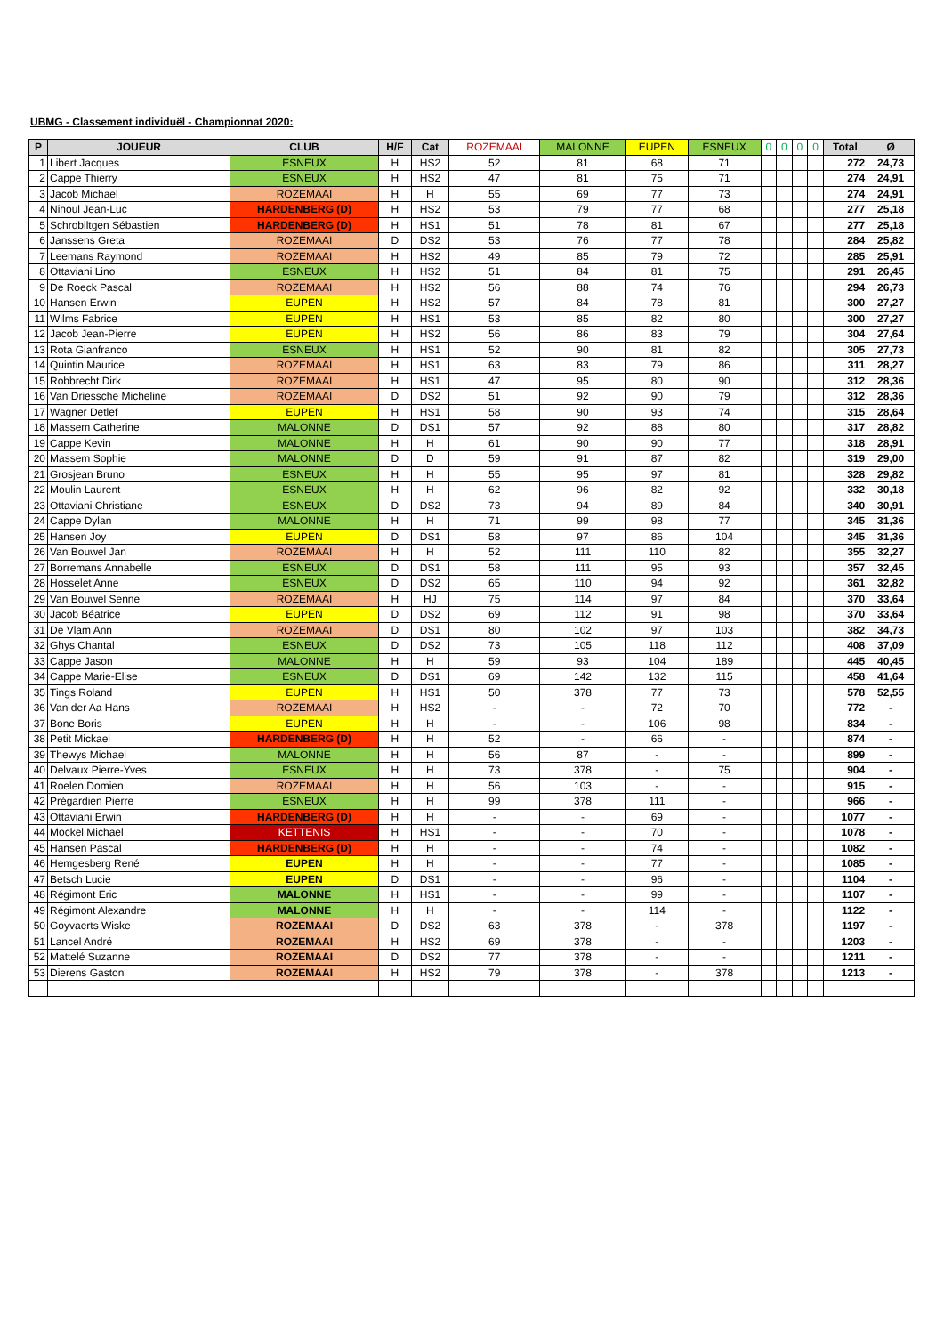UBMG - Classement individuël - Championnat 2020:
| P | JOUEUR | CLUB | H/F | Cat | ROZEMAAI | MALONNE | EUPEN | ESNEUX | 0 | 0 | 0 | 0 | Total | Ø |
| --- | --- | --- | --- | --- | --- | --- | --- | --- | --- | --- | --- | --- | --- | --- |
| 1 | Libert Jacques | ESNEUX | H | HS2 | 52 | 81 | 68 | 71 | | | | | 272 | 24,73 |
| 2 | Cappe Thierry | ESNEUX | H | HS2 | 47 | 81 | 75 | 71 | | | | | 274 | 24,91 |
| 3 | Jacob Michael | ROZEMAAI | H | H | 55 | 69 | 77 | 73 | | | | | 274 | 24,91 |
| 4 | Nihoul Jean-Luc | HARDENBERG (D) | H | HS2 | 53 | 79 | 77 | 68 | | | | | 277 | 25,18 |
| 5 | Schrobiltgen Sébastien | HARDENBERG (D) | H | HS1 | 51 | 78 | 81 | 67 | | | | | 277 | 25,18 |
| 6 | Janssens Greta | ROZEMAAI | D | DS2 | 53 | 76 | 77 | 78 | | | | | 284 | 25,82 |
| 7 | Leemans Raymond | ROZEMAAI | H | HS2 | 49 | 85 | 79 | 72 | | | | | 285 | 25,91 |
| 8 | Ottaviani Lino | ESNEUX | H | HS2 | 51 | 84 | 81 | 75 | | | | | 291 | 26,45 |
| 9 | De Roeck Pascal | ROZEMAAI | H | HS2 | 56 | 88 | 74 | 76 | | | | | 294 | 26,73 |
| 10 | Hansen Erwin | EUPEN | H | HS2 | 57 | 84 | 78 | 81 | | | | | 300 | 27,27 |
| 11 | Wilms Fabrice | EUPEN | H | HS1 | 53 | 85 | 82 | 80 | | | | | 300 | 27,27 |
| 12 | Jacob Jean-Pierre | EUPEN | H | HS2 | 56 | 86 | 83 | 79 | | | | | 304 | 27,64 |
| 13 | Rota Gianfranco | ESNEUX | H | HS1 | 52 | 90 | 81 | 82 | | | | | 305 | 27,73 |
| 14 | Quintin Maurice | ROZEMAAI | H | HS1 | 63 | 83 | 79 | 86 | | | | | 311 | 28,27 |
| 15 | Robbrecht Dirk | ROZEMAAI | H | HS1 | 47 | 95 | 80 | 90 | | | | | 312 | 28,36 |
| 16 | Van Driessche Micheline | ROZEMAAI | D | DS2 | 51 | 92 | 90 | 79 | | | | | 312 | 28,36 |
| 17 | Wagner Detlef | EUPEN | H | HS1 | 58 | 90 | 93 | 74 | | | | | 315 | 28,64 |
| 18 | Massem Catherine | MALONNE | D | DS1 | 57 | 92 | 88 | 80 | | | | | 317 | 28,82 |
| 19 | Cappe Kevin | MALONNE | H | H | 61 | 90 | 90 | 77 | | | | | 318 | 28,91 |
| 20 | Massem Sophie | MALONNE | D | D | 59 | 91 | 87 | 82 | | | | | 319 | 29,00 |
| 21 | Grosjean Bruno | ESNEUX | H | H | 55 | 95 | 97 | 81 | | | | | 328 | 29,82 |
| 22 | Moulin Laurent | ESNEUX | H | H | 62 | 96 | 82 | 92 | | | | | 332 | 30,18 |
| 23 | Ottaviani Christiane | ESNEUX | D | DS2 | 73 | 94 | 89 | 84 | | | | | 340 | 30,91 |
| 24 | Cappe Dylan | MALONNE | H | H | 71 | 99 | 98 | 77 | | | | | 345 | 31,36 |
| 25 | Hansen Joy | EUPEN | D | DS1 | 58 | 97 | 86 | 104 | | | | | 345 | 31,36 |
| 26 | Van Bouwel Jan | ROZEMAAI | H | H | 52 | 111 | 110 | 82 | | | | | 355 | 32,27 |
| 27 | Borremans Annabelle | ESNEUX | D | DS1 | 58 | 111 | 95 | 93 | | | | | 357 | 32,45 |
| 28 | Hosselet Anne | ESNEUX | D | DS2 | 65 | 110 | 94 | 92 | | | | | 361 | 32,82 |
| 29 | Van Bouwel Senne | ROZEMAAI | H | HJ | 75 | 114 | 97 | 84 | | | | | 370 | 33,64 |
| 30 | Jacob Béatrice | EUPEN | D | DS2 | 69 | 112 | 91 | 98 | | | | | 370 | 33,64 |
| 31 | De Vlam Ann | ROZEMAAI | D | DS1 | 80 | 102 | 97 | 103 | | | | | 382 | 34,73 |
| 32 | Ghys Chantal | ESNEUX | D | DS2 | 73 | 105 | 118 | 112 | | | | | 408 | 37,09 |
| 33 | Cappe Jason | MALONNE | H | H | 59 | 93 | 104 | 189 | | | | | 445 | 40,45 |
| 34 | Cappe Marie-Elise | ESNEUX | D | DS1 | 69 | 142 | 132 | 115 | | | | | 458 | 41,64 |
| 35 | Tings Roland | EUPEN | H | HS1 | 50 | 378 | 77 | 73 | | | | | 578 | 52,55 |
| 36 | Van der Aa Hans | ROZEMAAI | H | HS2 | - | - | 72 | 70 | | | | | 772 | - |
| 37 | Bone Boris | EUPEN | H | H | - | - | 106 | 98 | | | | | 834 | - |
| 38 | Petit Mickael | HARDENBERG (D) | H | H | 52 | - | 66 | - | | | | | 874 | - |
| 39 | Thewys Michael | MALONNE | H | H | 56 | 87 | - | - | | | | | 899 | - |
| 40 | Delvaux Pierre-Yves | ESNEUX | H | H | 73 | 378 | - | 75 | | | | | 904 | - |
| 41 | Roelen Domien | ROZEMAAI | H | H | 56 | 103 | - | - | | | | | 915 | - |
| 42 | Prégardien Pierre | ESNEUX | H | H | 99 | 378 | 111 | - | | | | | 966 | - |
| 43 | Ottaviani Erwin | HARDENBERG (D) | H | H | - | - | 69 | - | | | | | 1077 | - |
| 44 | Mockel Michael | KETTENIS | H | HS1 | - | - | 70 | - | | | | | 1078 | - |
| 45 | Hansen Pascal | HARDENBERG (D) | H | H | - | - | 74 | - | | | | | 1082 | - |
| 46 | Hemgesberg René | EUPEN | H | H | - | - | 77 | - | | | | | 1085 | - |
| 47 | Betsch Lucie | EUPEN | D | DS1 | - | - | 96 | - | | | | | 1104 | - |
| 48 | Régimont Eric | MALONNE | H | HS1 | - | - | 99 | - | | | | | 1107 | - |
| 49 | Régimont Alexandre | MALONNE | H | H | - | - | 114 | - | | | | | 1122 | - |
| 50 | Goyvaerts Wiske | ROZEMAAI | D | DS2 | 63 | 378 | - | 378 | | | | | 1197 | - |
| 51 | Lancel André | ROZEMAAI | H | HS2 | 69 | 378 | - | - | | | | | 1203 | - |
| 52 | Mattelé Suzanne | ROZEMAAI | D | DS2 | 77 | 378 | - | - | | | | | 1211 | - |
| 53 | Dierens Gaston | ROZEMAAI | H | HS2 | 79 | 378 | - | 378 | | | | | 1213 | - |